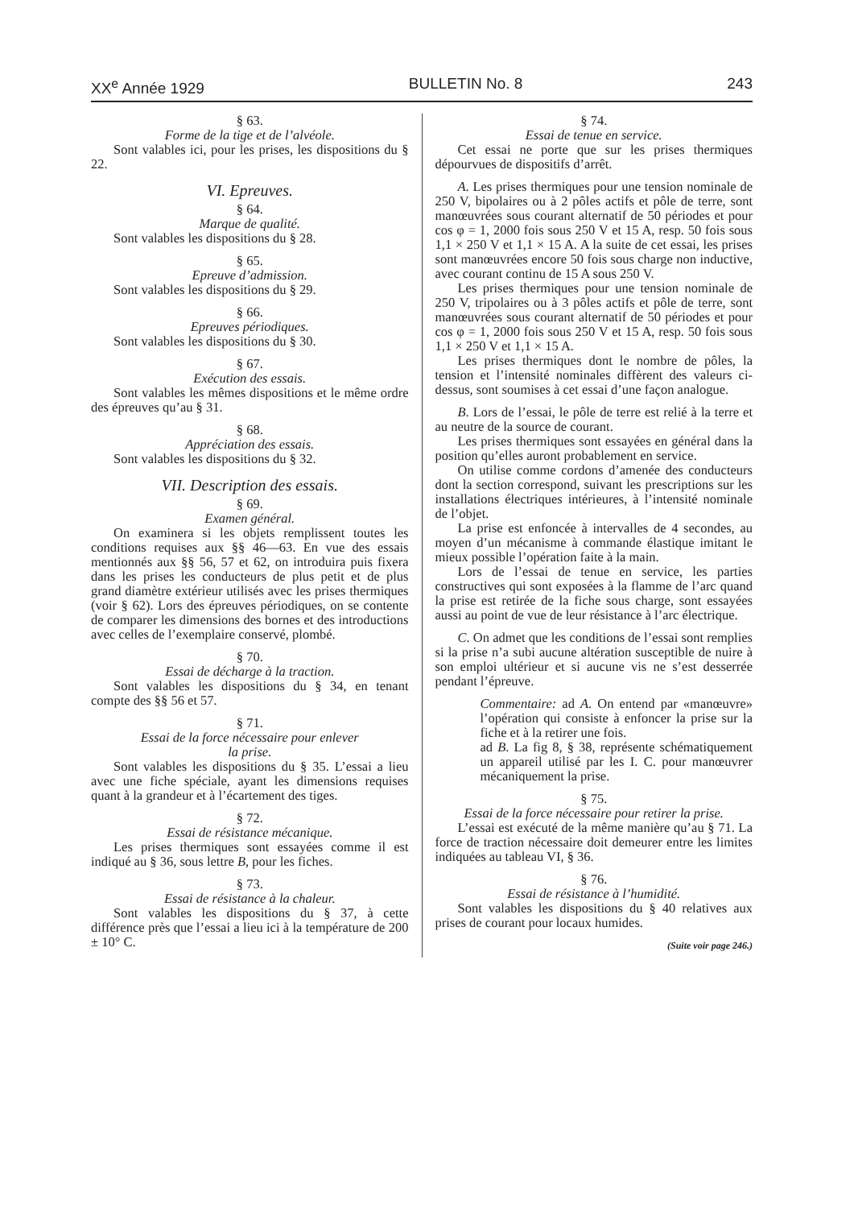XX<sup>e</sup> Année 1929 BULLETIN No. 8 243
§ 63.
Forme de la tige et de l’alvéole.
Sont valables ici, pour les prises, les dispositions du § 22.
VI. Epreuves.
§ 64.
Marque de qualité.
Sont valables les dispositions du § 28.
§ 65.
Epreuve d’admission.
Sont valables les dispositions du § 29.
§ 66.
Epreuves périodiques.
Sont valables les dispositions du § 30.
§ 67.
Exécution des essais.
Sont valables les mêmes dispositions et le même ordre des épreuves qu’au § 31.
§ 68.
Appréciation des essais.
Sont valables les dispositions du § 32.
VII. Description des essais.
§ 69.
Examen général.
On examinera si les objets remplissent toutes les conditions requises aux §§ 46—63. En vue des essais mentionnés aux §§ 56, 57 et 62, on introduira puis fixera dans les prises les conducteurs de plus petit et de plus grand diamètre extérieur utilisés avec les prises thermiques (voir § 62). Lors des épreuves périodiques, on se contente de comparer les dimensions des bornes et des introductions avec celles de l’exemplaire conservé, plombé.
§ 70.
Essai de décharge à la traction.
Sont valables les dispositions du § 34, en tenant compte des §§ 56 et 57.
§ 71.
Essai de la force nécessaire pour enlever
la prise.
Sont valables les dispositions du § 35. L’essai a lieu avec une fiche spéciale, ayant les dimensions requises quant à la grandeur et à l’écartement des tiges.
§ 72.
Essai de résistance mécanique.
Les prises thermiques sont essayées comme il est indiqué au § 36, sous lettre B, pour les fiches.
§ 73.
Essai de résistance à la chaleur.
Sont valables les dispositions du § 37, à cette différence près que l’essai a lieu ici à la température de 200 ± 10° C.
§ 74.
Essai de tenue en service.
Cet essai ne porte que sur les prises thermiques dépourvues de dispositifs d’arrêt.
A. Les prises thermiques pour une tension nominale de 250 V, bipolaires ou à 2 pôles actifs et pôle de terre, sont manœuvrées sous courant alternatif de 50 périodes et pour cos φ = 1, 2000 fois sous 250 V et 15 A, resp. 50 fois sous 1,1 × 250 V et 1,1 × 15 A. A la suite de cet essai, les prises sont manœuvrées encore 50 fois sous charge non inductive, avec courant continu de 15 A sous 250 V.
Les prises thermiques pour une tension nominale de 250 V, tripolaires ou à 3 pôles actifs et pôle de terre, sont manœuvrées sous courant alternatif de 50 périodes et pour cos φ = 1, 2000 fois sous 250 V et 15 A, resp. 50 fois sous 1,1 × 250 V et 1,1 × 15 A.
Les prises thermiques dont le nombre de pôles, la tension et l’intensité nominales diffèrent des valeurs ci-dessus, sont soumises à cet essai d’une façon analogue.
B. Lors de l’essai, le pôle de terre est relié à la terre et au neutre de la source de courant.
Les prises thermiques sont essayées en général dans la position qu’elles auront probablement en service.
On utilise comme cordons d’amenée des conducteurs dont la section correspond, suivant les prescriptions sur les installations électriques intérieures, à l’intensité nominale de l’objet.
La prise est enfoncée à intervalles de 4 secondes, au moyen d’un mécanisme à commande élastique imitant le mieux possible l’opération faite à la main.
Lors de l’essai de tenue en service, les parties constructives qui sont exposées à la flamme de l’arc quand la prise est retirée de la fiche sous charge, sont essayées aussi au point de vue de leur résistance à l’arc électrique.
C. On admet que les conditions de l’essai sont remplies si la prise n’a subi aucune altération susceptible de nuire à son emploi ultérieur et si aucune vis ne s’est desserrée pendant l’épreuve.
Commentaire: ad A. On entend par «manœuvre» l’opération qui consiste à enfoncer la prise sur la fiche et à la retirer une fois.
ad B. La fig 8, § 38, représente schématiquement un appareil utilisé par les I. C. pour manœuvrer mécaniquement la prise.
§ 75.
Essai de la force nécessaire pour retirer la prise.
L’essai est exécuté de la même manière qu’au § 71. La force de traction nécessaire doit demeurer entre les limites indiquées au tableau VI, § 36.
§ 76.
Essai de résistance à l’humidité.
Sont valables les dispositions du § 40 relatives aux prises de courant pour locaux humides.
(Suite voir page 246.)